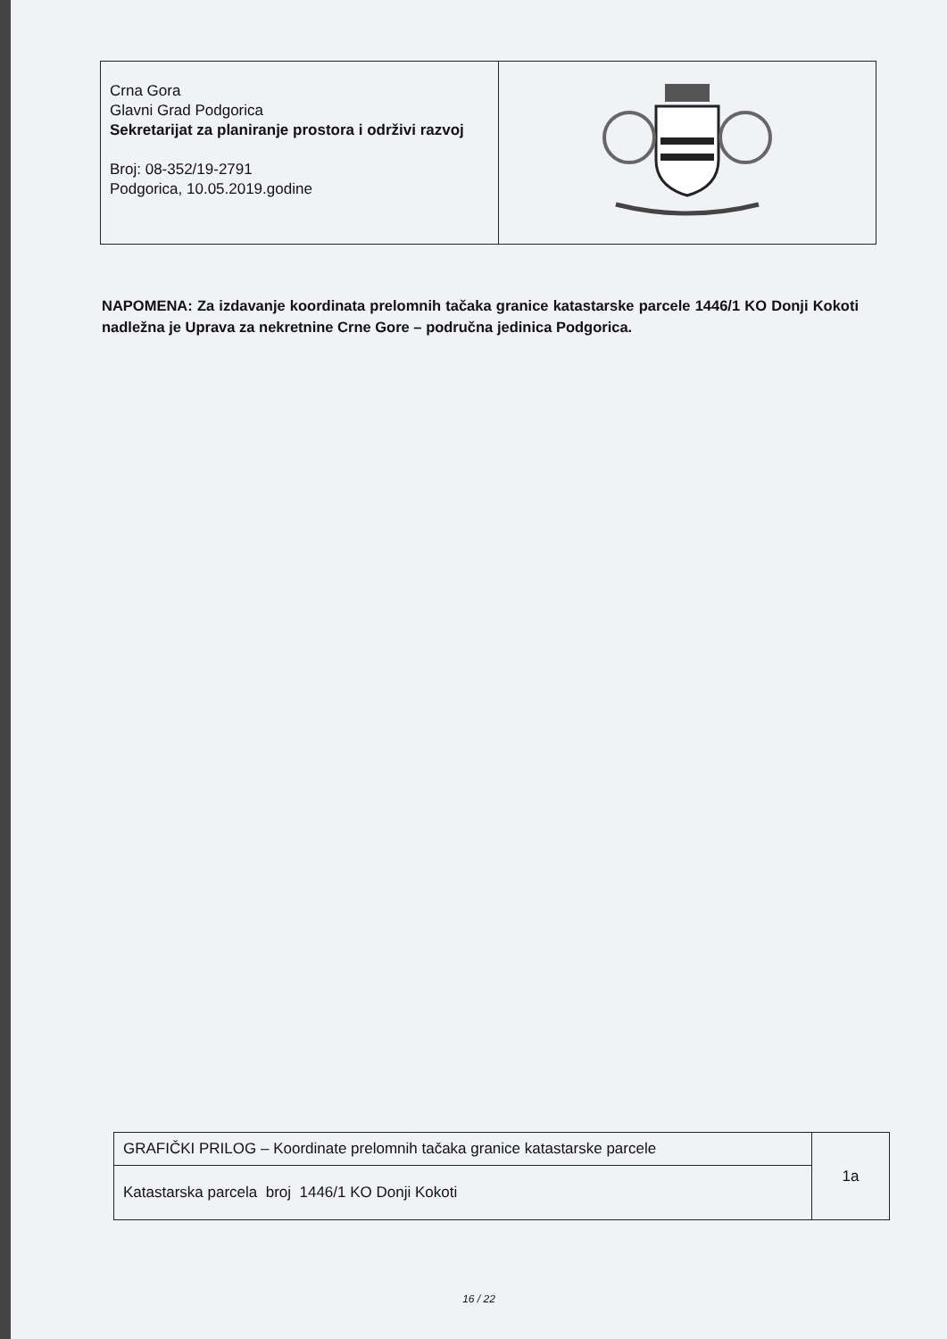| Crna Gora Glavni Grad Podgorica Sekretarijat za planiranje prostora i održivi razvoj Broj: 08-352/19-2791 Podgorica, 10.05.2019.godine | |
NAPOMENA: Za izdavanje koordinata prelomnih tačaka granice katastarske parcele 1446/1 KO Donji Kokoti nadležna je Uprava za nekretnine Crne Gore – područna jedinica Podgorica.
| GRAFIČKI PRILOG – Koordinate prelomnih tačaka granice katastarske parcele | 1a |
| Katastarska parcela broj 1446/1 KO Donji Kokoti | |
16 / 22